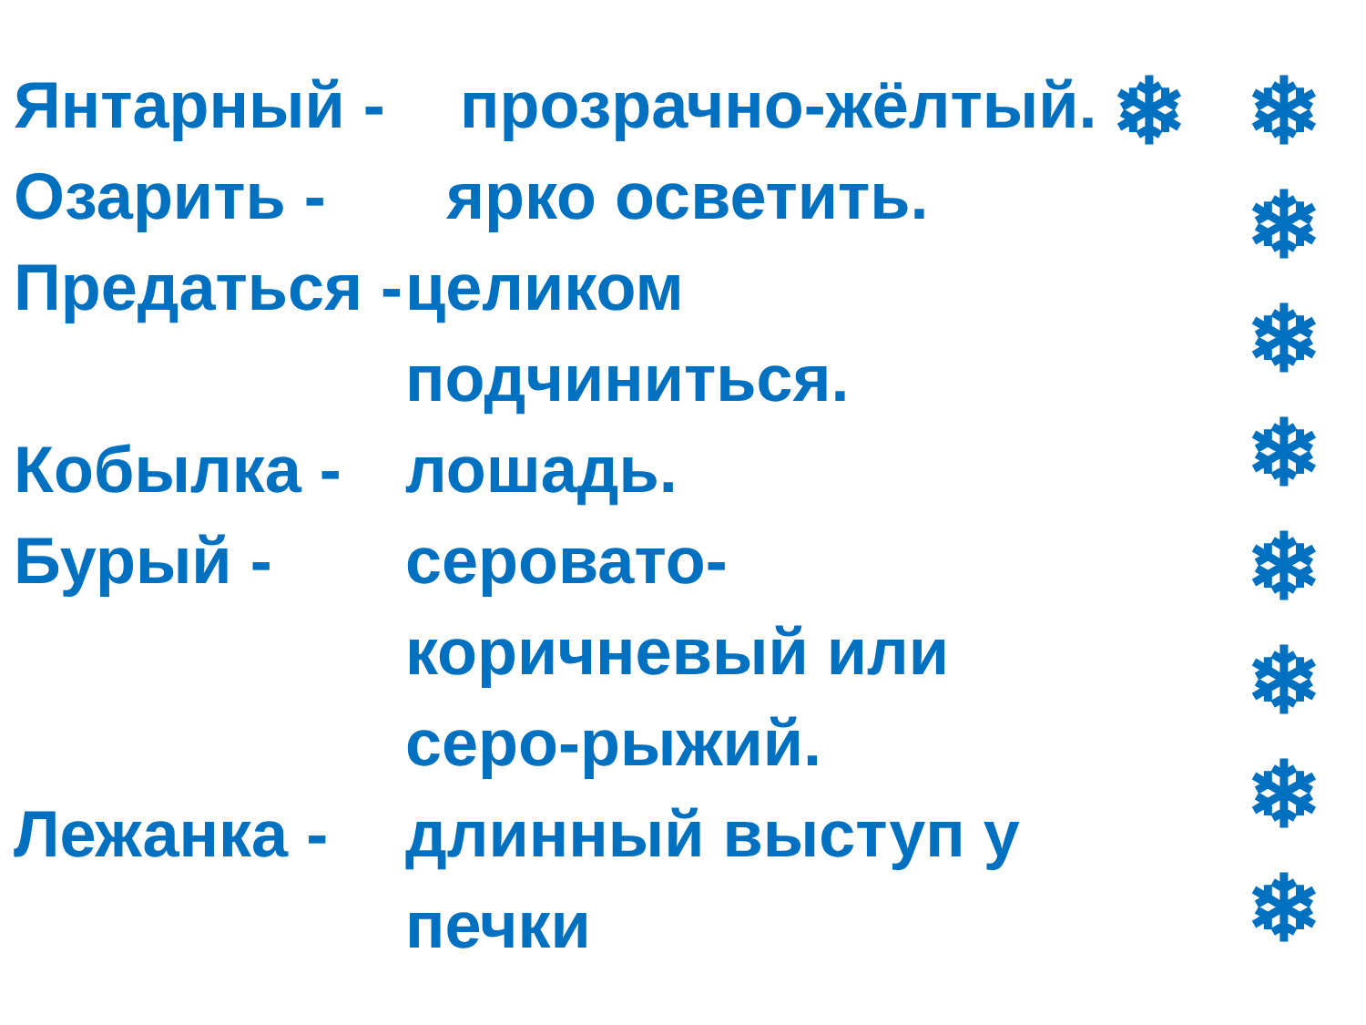❄
❄ ❄ ❄ ❄ ❄ ❄ ❄ ❄
Янтарный -
прозрачно-жёлтый.
Озарить - ярко осветить.
Предаться -
целиком подчиниться.
Кобылка - лошадь.
Бурый - серовато-коричневый или серо-рыжий.
Лежанка - длинный выступ у печки